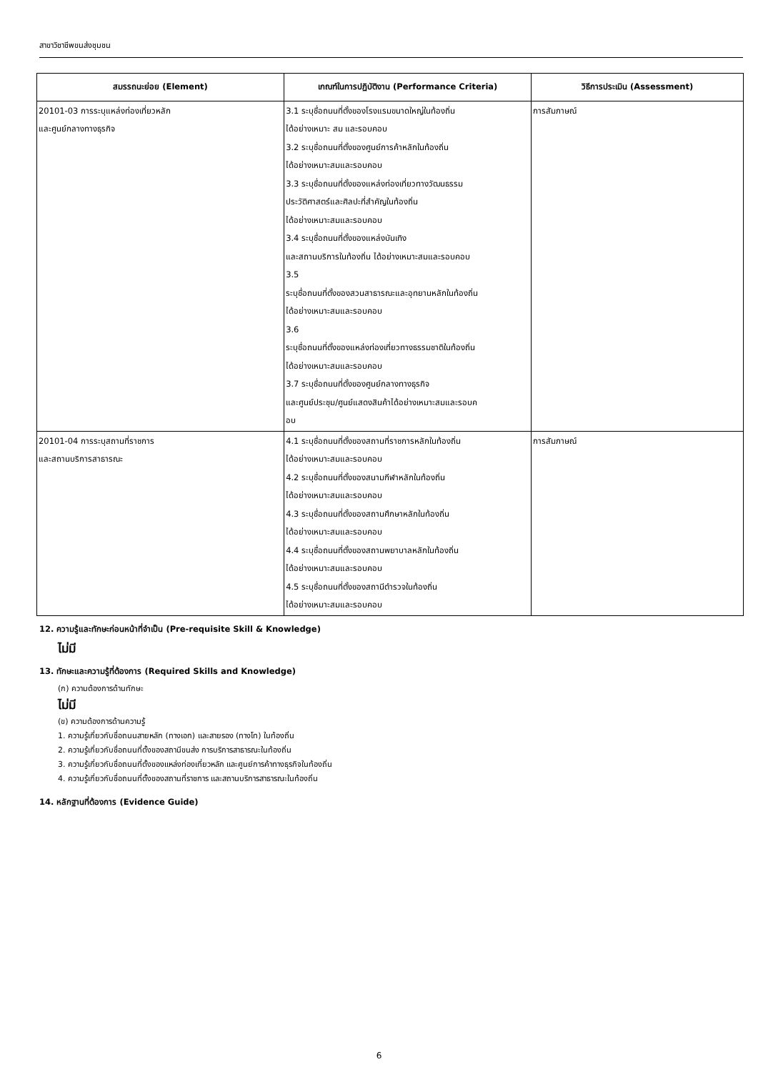สาขาวิชาชีพขนส่งชุมชน
| สมรรถนะย่อย (Element) | เกณฑ์ในการปฏิบัติงาน (Performance Criteria) | วิธีการประเมิน (Assessment) |
| --- | --- | --- |
| 20101-03 การระบุแหล่งท่องเที่ยวหลัก และศูนย์กลางทางธุรกิจ | 3.1 ระบุชื่อถนนที่ตั้งของโรงแรมขนาดใหญ่ในท้องถิ่น ได้อย่างเหมาะ สม และรอบคอบ 3.2 ระบุชื่อถนนที่ตั้งของศูนย์การค้าหลักในท้องถิ่น ได้อย่างเหมาะสมและรอบคอบ 3.3 ระบุชื่อถนนที่ตั้งของแหล่งท่องเที่ยวทางวัฒนธรรม ประวัติศาสตร์และศิลปะที่สำคัญในท้องถิ่น ได้อย่างเหมาะสมและรอบคอบ 3.4 ระบุชื่อถนนที่ตั้งของแหล่งบันเทิง และสถานบริการในท้องถิ่น ได้อย่างเหมาะสมและรอบคอบ 3.5 ระบุชื่อถนนที่ตั้งของสวนสาธารณะและอุทยานหลักในท้องถิ่น ได้อย่างเหมาะสมและรอบคอบ 3.6 ระบุชื่อถนนที่ตั้งของแหล่งท่องเที่ยวทางธรรมชาติในท้องถิ่น ได้อย่างเหมาะสมและรอบคอบ 3.7 ระบุชื่อถนนที่ตั้งของศูนย์กลางทางธุรกิจ และศูนย์ประชุม/ศูนย์แสดงสินค้าได้อย่างเหมาะสมและรอบค อบ | การสัมภาษณ์ |
| 20101-04 การระบุสถานที่ราชการ และสถานบริการสาธารณะ | 4.1 ระบุชื่อถนนที่ตั้งของสถานที่ราชการหลักในท้องถิ่น ได้อย่างเหมาะสมและรอบคอบ 4.2 ระบุชื่อถนนที่ตั้งของสนามกีฬาหลักในท้องถิ่น ได้อย่างเหมาะสมและรอบคอบ 4.3 ระบุชื่อถนนที่ตั้งของสถานศึกษาหลักในท้องถิ่น ได้อย่างเหมาะสมและรอบคอบ 4.4 ระบุชื่อถนนที่ตั้งของสถานพยาบาลหลักในท้องถิ่น ได้อย่างเหมาะสมและรอบคอบ 4.5 ระบุชื่อถนนที่ตั้งของสถานีตำรวจในท้องถิ่น ได้อย่างเหมาะสมและรอบคอบ | การสัมภาษณ์ |
12. ความรู้และทักษะก่อนหน้าที่จำเป็น (Pre-requisite Skill & Knowledge)
ไม่มี
13. ทักษะและความรู้ที่ต้องการ (Required Skills and Knowledge)
(ก) ความต้องการด้านทักษะ
ไม่มี
(ข) ความต้องการด้านความรู้
1. ความรู้เกี่ยวกับชื่อถนนสายหลัก (ทางเอก) และสายรอง (ทางโท) ในท้องถิ่น
2. ความรู้เกี่ยวกับชื่อถนนที่ตั้งของสถานีขนส่ง การบริการสาธารณะในท้องถิ่น
3. ความรู้เกี่ยวกับชื่อถนนที่ตั้งของแหล่งท่องเที่ยวหลัก และศูนย์การค้าทางธุรกิจในท้องถิ่น
4. ความรู้เกี่ยวกับชื่อถนนที่ตั้งของสถานที่ราชการ และสถานบริการสาธารณะในท้องถิ่น
14. หลักฐานที่ต้องการ (Evidence Guide)
6